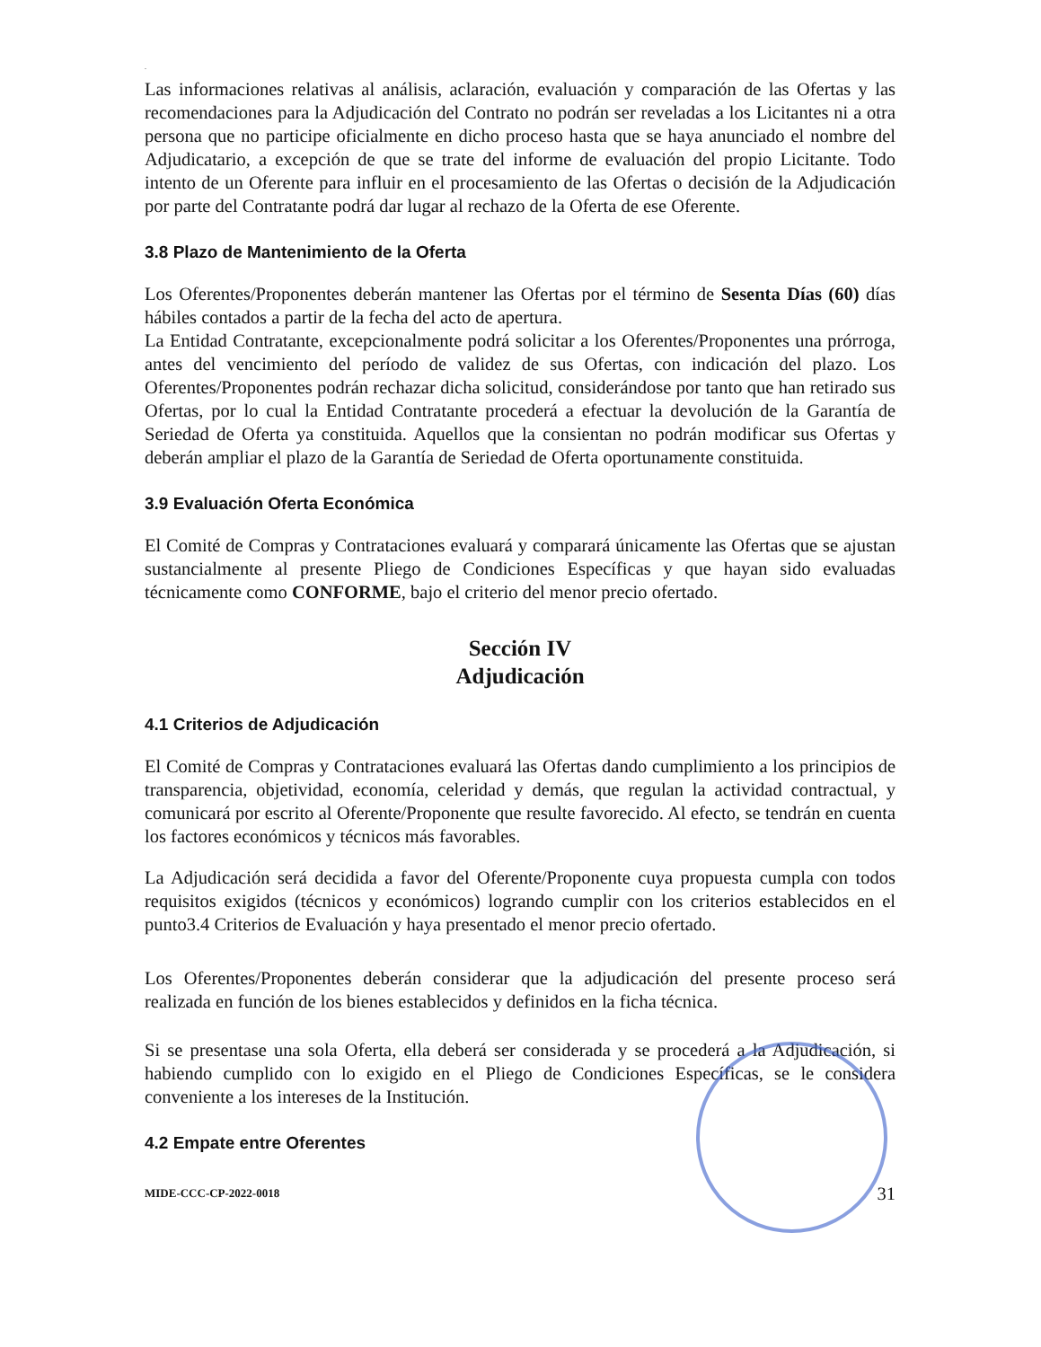.
Las informaciones relativas al análisis, aclaración, evaluación y comparación de las Ofertas y las recomendaciones para la Adjudicación del Contrato no podrán ser reveladas a los Licitantes ni a otra persona que no participe oficialmente en dicho proceso hasta que se haya anunciado el nombre del Adjudicatario, a excepción de que se trate del informe de evaluación del propio Licitante. Todo intento de un Oferente para influir en el procesamiento de las Ofertas o decisión de la Adjudicación por parte del Contratante podrá dar lugar al rechazo de la Oferta de ese Oferente.
3.8 Plazo de Mantenimiento de la Oferta
Los Oferentes/Proponentes deberán mantener las Ofertas por el término de Sesenta Días (60) días hábiles contados a partir de la fecha del acto de apertura.
La Entidad Contratante, excepcionalmente podrá solicitar a los Oferentes/Proponentes una prórroga, antes del vencimiento del período de validez de sus Ofertas, con indicación del plazo. Los Oferentes/Proponentes podrán rechazar dicha solicitud, considerándose por tanto que han retirado sus Ofertas, por lo cual la Entidad Contratante procederá a efectuar la devolución de la Garantía de Seriedad de Oferta ya constituida. Aquellos que la consientan no podrán modificar sus Ofertas y deberán ampliar el plazo de la Garantía de Seriedad de Oferta oportunamente constituida.
3.9 Evaluación Oferta Económica
El Comité de Compras y Contrataciones evaluará y comparará únicamente las Ofertas que se ajustan sustancialmente al presente Pliego de Condiciones Específicas y que hayan sido evaluadas técnicamente como CONFORME, bajo el criterio del menor precio ofertado.
Sección IV
Adjudicación
4.1 Criterios de Adjudicación
El Comité de Compras y Contrataciones evaluará las Ofertas dando cumplimiento a los principios de transparencia, objetividad, economía, celeridad y demás, que regulan la actividad contractual, y comunicará por escrito al Oferente/Proponente que resulte favorecido. Al efecto, se tendrán en cuenta los factores económicos y técnicos más favorables.
La Adjudicación será decidida a favor del Oferente/Proponente cuya propuesta cumpla con todos requisitos exigidos (técnicos y económicos) logrando cumplir con los criterios establecidos en el punto3.4 Criterios de Evaluación y haya presentado el menor precio ofertado.
Los Oferentes/Proponentes deberán considerar que la adjudicación del presente proceso será realizada en función de los bienes establecidos y definidos en la ficha técnica.
Si se presentase una sola Oferta, ella deberá ser considerada y se procederá a la Adjudicación, si habiendo cumplido con lo exigido en el Pliego de Condiciones Específicas, se le considera conveniente a los intereses de la Institución.
4.2 Empate entre Oferentes
MIDE-CCC-CP-2022-0018 31